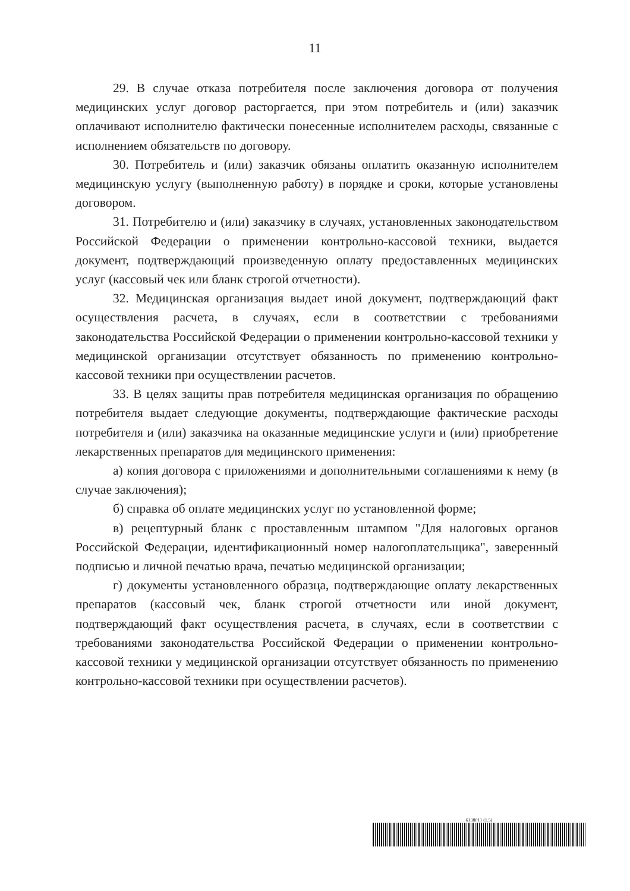11
29. В случае отказа потребителя после заключения договора от получения медицинских услуг договор расторгается, при этом потребитель и (или) заказчик оплачивают исполнителю фактически понесенные исполнителем расходы, связанные с исполнением обязательств по договору.
30. Потребитель и (или) заказчик обязаны оплатить оказанную исполнителем медицинскую услугу (выполненную работу) в порядке и сроки, которые установлены договором.
31. Потребителю и (или) заказчику в случаях, установленных законодательством Российской Федерации о применении контрольно-кассовой техники, выдается документ, подтверждающий произведенную оплату предоставленных медицинских услуг (кассовый чек или бланк строгой отчетности).
32. Медицинская организация выдает иной документ, подтверждающий факт осуществления расчета, в случаях, если в соответствии с требованиями законодательства Российской Федерации о применении контрольно-кассовой техники у медицинской организации отсутствует обязанность по применению контрольно-кассовой техники при осуществлении расчетов.
33. В целях защиты прав потребителя медицинская организация по обращению потребителя выдает следующие документы, подтверждающие фактические расходы потребителя и (или) заказчика на оказанные медицинские услуги и (или) приобретение лекарственных препаратов для медицинского применения:
а) копия договора с приложениями и дополнительными соглашениями к нему (в случае заключения);
б) справка об оплате медицинских услуг по установленной форме;
в) рецептурный бланк с проставленным штампом "Для налоговых органов Российской Федерации, идентификационный номер налогоплательщика", заверенный подписью и личной печатью врача, печатью медицинской организации;
г) документы установленного образца, подтверждающие оплату лекарственных препаратов (кассовый чек, бланк строгой отчетности или иной документ, подтверждающий факт осуществления расчета, в случаях, если в соответствии с требованиями законодательства Российской Федерации о применении контрольно-кассовой техники у медицинской организации отсутствует обязанность по применению контрольно-кассовой техники при осуществлении расчетов).
6138011 (1.5)